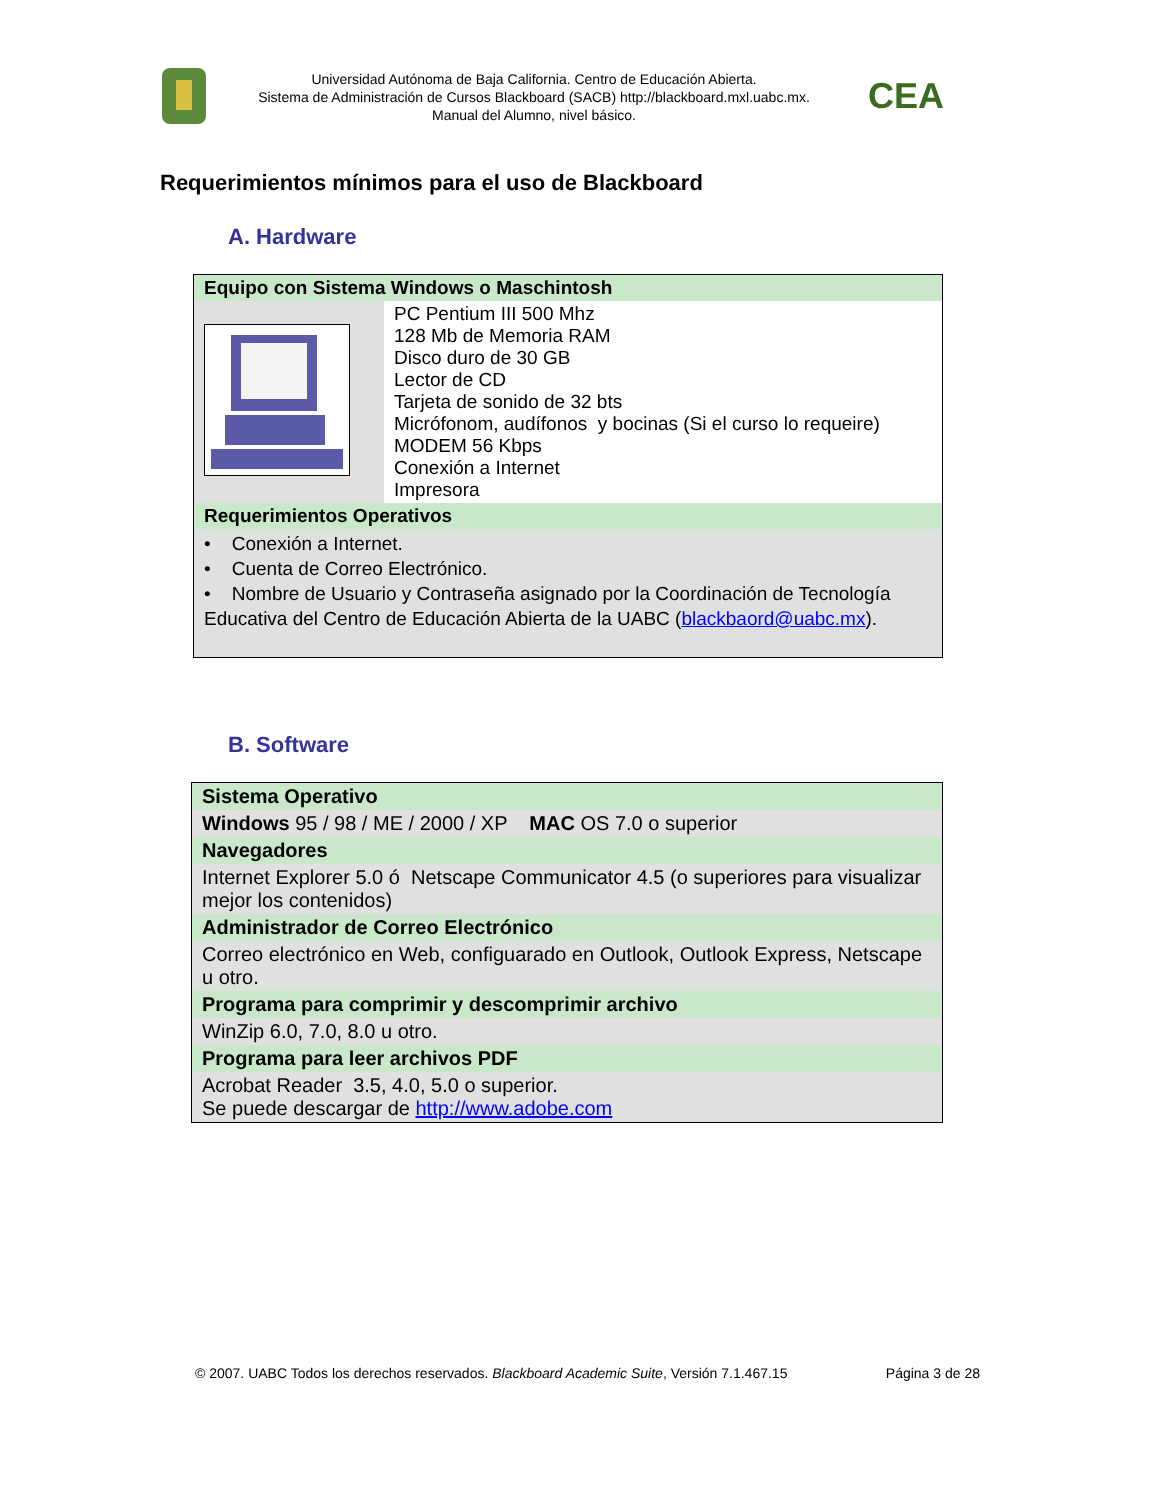Universidad Autónoma de Baja California. Centro de Educación Abierta.
Sistema de Administración de Cursos Blackboard (SACB) http://blackboard.mxl.uabc.mx.
Manual del Alumno, nivel básico.
CEA
Requerimientos mínimos para el uso de Blackboard
A. Hardware
| Equipo con Sistema Windows o Maschintosh | |
| | PC Pentium III 500 Mhz 128 Mb de Memoria RAM Disco duro de 30 GB Lector de CD Tarjeta de sonido de 32 bts Micrófonom, audífonos y bocinas (Si el curso lo requeire) MODEM 56 Kbps Conexión a Internet Impresora |
| Requerimientos Operativos | |
| • Conexión a Internet. • Cuenta de Correo Electrónico. • Nombre de Usuario y Contraseña asignado por la Coordinación de Tecnología Educativa del Centro de Educación Abierta de la UABC ( blackbaord@uabc.mx ). | |
B. Software
| Sistema Operativo |
| Windows 95 / 98 / ME / 2000 / XP MAC OS 7.0 o superior |
| Navegadores |
| Internet Explorer 5.0 ó Netscape Communicator 4.5 (o superiores para visualizar mejor los contenidos) |
| Administrador de Correo Electrónico |
| Correo electrónico en Web, configuarado en Outlook, Outlook Express, Netscape u otro. |
| Programa para comprimir y descomprimir archivo |
| WinZip 6.0, 7.0, 8.0 u otro. |
| Programa para leer archivos PDF |
| Acrobat Reader 3.5, 4.0, 5.0 o superior. Se puede descargar de http://www.adobe.com |
© 2007. UABC Todos los derechos reservados. Blackboard Academic Suite, Versión 7.1.467.15 Página 3 de 28